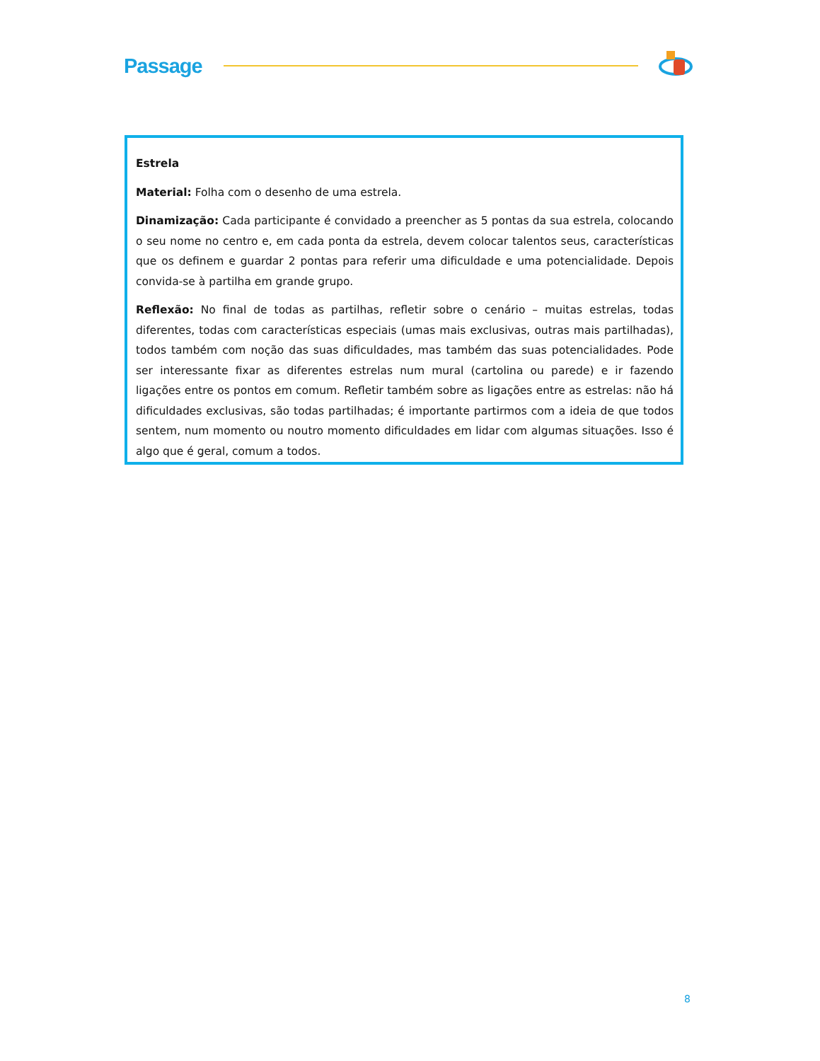Passage
Estrela
Material: Folha com o desenho de uma estrela.
Dinamização: Cada participante é convidado a preencher as 5 pontas da sua estrela, colocando o seu nome no centro e, em cada ponta da estrela, devem colocar talentos seus, características que os definem e guardar 2 pontas para referir uma dificuldade e uma potencialidade. Depois convida-se à partilha em grande grupo.
Reflexão: No final de todas as partilhas, refletir sobre o cenário – muitas estrelas, todas diferentes, todas com características especiais (umas mais exclusivas, outras mais partilhadas), todos também com noção das suas dificuldades, mas também das suas potencialidades. Pode ser interessante fixar as diferentes estrelas num mural (cartolina ou parede) e ir fazendo ligações entre os pontos em comum. Refletir também sobre as ligações entre as estrelas: não há dificuldades exclusivas, são todas partilhadas; é importante partirmos com a ideia de que todos sentem, num momento ou noutro momento dificuldades em lidar com algumas situações. Isso é algo que é geral, comum a todos.
8